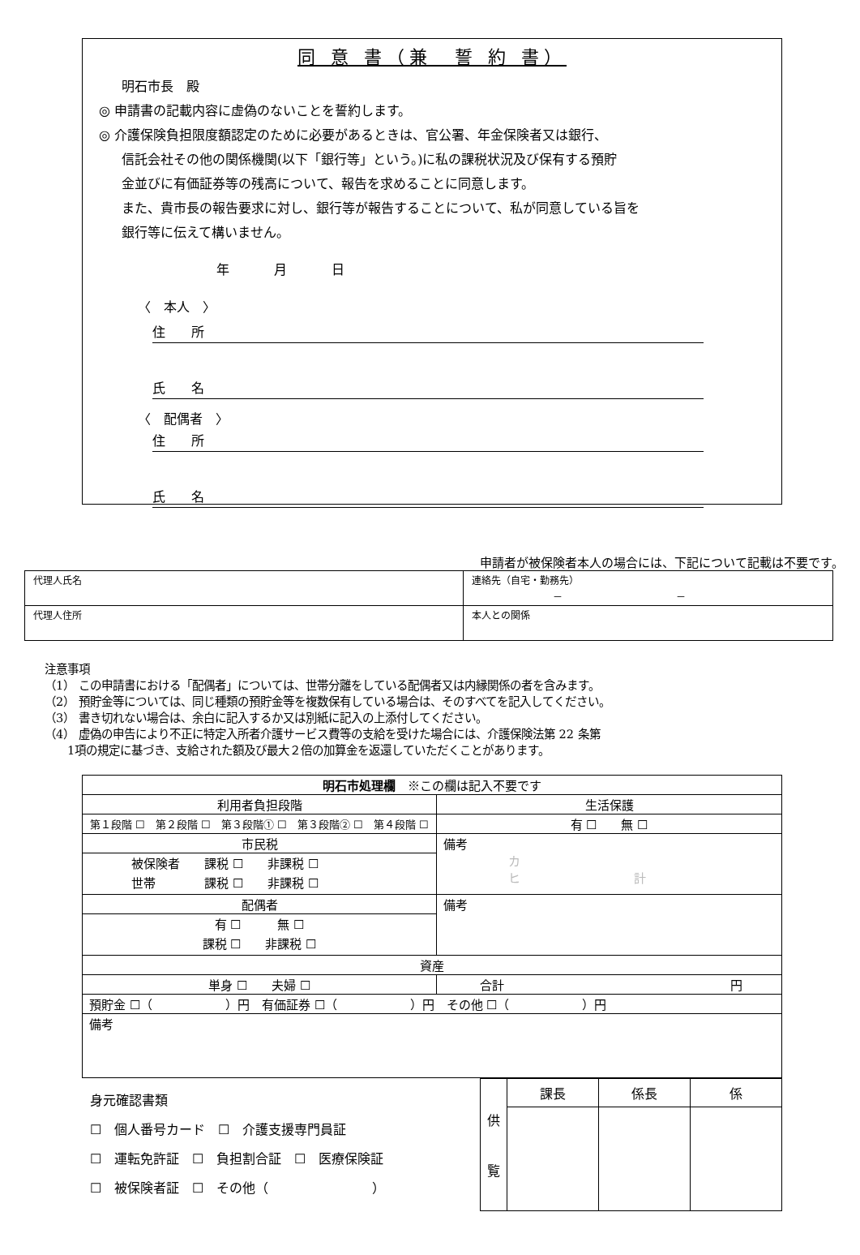同 意 書（兼　誓 約 書）
明石市長　殿
◎ 申請書の記載内容に虚偽のないことを誓約します。
◎ 介護保険負担限度額認定のために必要があるときは、官公署、年金保険者又は銀行、
信託会社その他の関係機関(以下「銀行等」という。)に私の課税状況及び保有する預貯
金並びに有価証券等の残高について、報告を求めることに同意します。
また、貴市長の報告要求に対し、銀行等が報告することについて、私が同意している旨を
銀行等に伝えて構いません。
年 月 日
〈　本人　〉
住　　所
氏　　名
〈　配偶者　〉
住　　所
氏　　名
申請者が被保険者本人の場合には、下記について記載は不要です。
| 代理人氏名 | 連絡先（自宅・勤務先） － － |
| 代理人住所 | 本人との関係 |
注意事項
（1） この申請書における「配偶者」については、世帯分離をしている配偶者又は内縁関係の者を含みます。
（2） 預貯金等については、同じ種類の預貯金等を複数保有している場合は、そのすべてを記入してください。
（3） 書き切れない場合は、余白に記入するか又は別紙に記入の上添付してください。
（4） 虚偽の申告により不正に特定入所者介護サービス費等の支給を受けた場合には、介護保険法第 22 条第
　　1項の規定に基づき、支給された額及び最大２倍の加算金を返還していただくことがあります。
| 明石市処理欄 ※この欄は記入不要です | | |
| 利用者負担段階 | | 生活保護 |
| 第１段階 ☐ 第２段階 ☐ 第３段階① ☐ 第３段階② ☐ 第４段階 ☐ | | 有 ☐ 無 ☐ |
| 市民税 | 備考 カ ヒ 計 | |
| 被保険者 課税 ☐ 非課税 ☐ 世帯 課税 ☐ 非課税 ☐ | | |
| 配偶者 | 備考 | |
| 有 ☐ 無 ☐ 課税 ☐ 非課税 ☐ | | |
| 資産 | | |
| 単身 ☐ 夫婦 ☐ | 合計 円 | |
| 預貯金 ☐（ ）円 有価証券 ☐（ ）円 その他 ☐（ ）円 | | |
| 備考 | | |
身元確認書類
☐　個人番号カード　☐　介護支援専門員証
☐　運転免許証　☐　負担割合証　☐　医療保険証
☐　被保険者証　☐　その他（　　　　　　　　）
| 供 覧 | 課長 | 係長 | 係 |